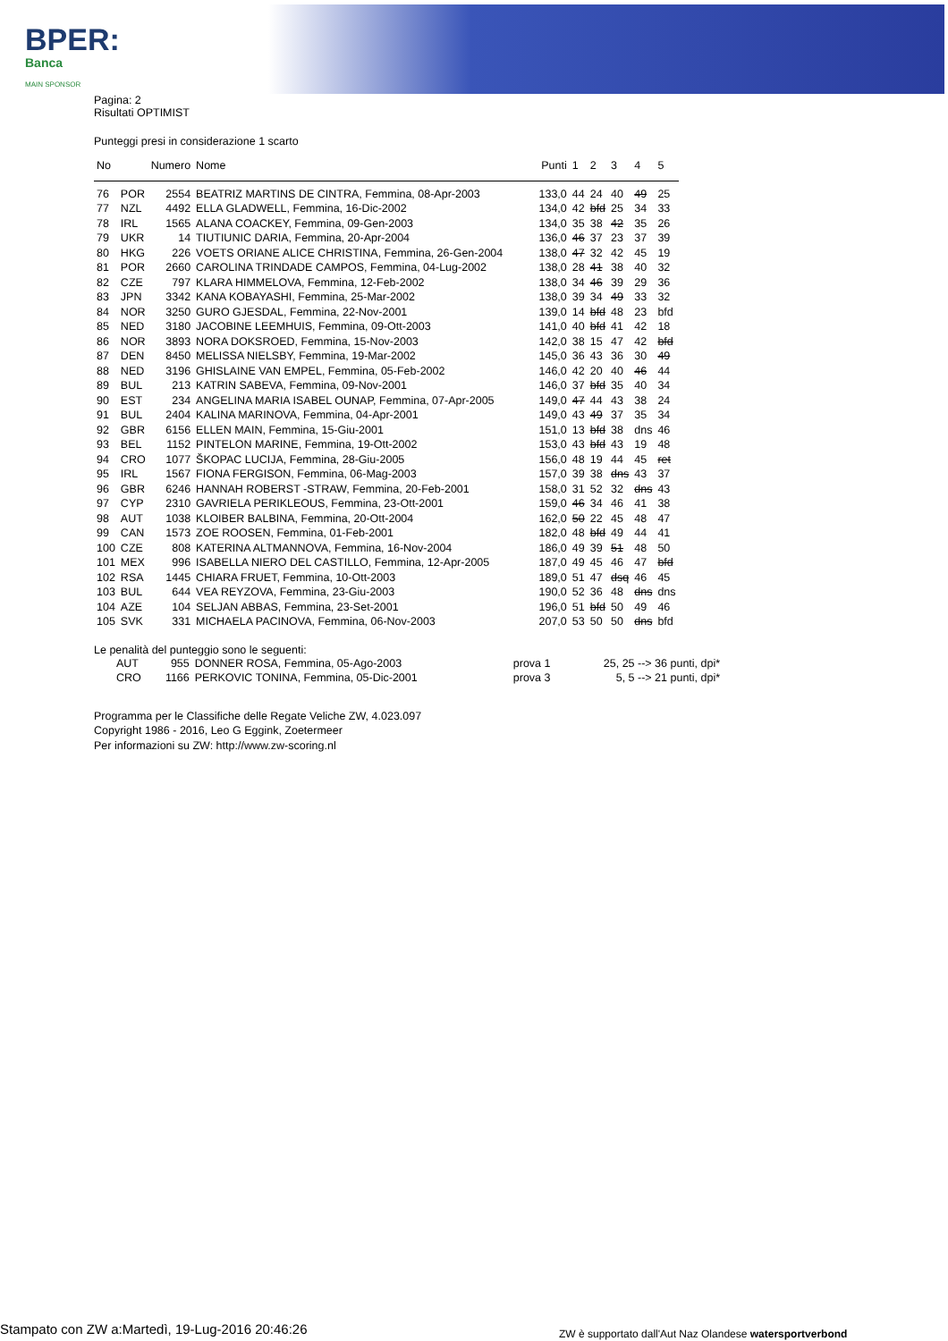BPER:
Banca
MAIN SPONSOR
Pagina: 2
Risultati OPTIMIST
Punteggi presi in considerazione 1 scarto
| No | | Numero | Nome | Punti | 1 | 2 | 3 | 4 | 5 |
| --- | --- | --- | --- | --- | --- | --- | --- | --- | --- |
| 76 | POR | 2554 | BEATRIZ MARTINS DE CINTRA, Femmina, 08-Apr-2003 | 133,0 | 44 | 24 | 40 | 49 | 25 |
| 77 | NZL | 4492 | ELLA GLADWELL, Femmina, 16-Dic-2002 | 134,0 | 42 | bfd | 25 | 34 | 33 |
| 78 | IRL | 1565 | ALANA COACKEY, Femmina, 09-Gen-2003 | 134,0 | 35 | 38 | 42 | 35 | 26 |
| 79 | UKR | 14 | TIUTIUNIC DARIA, Femmina, 20-Apr-2004 | 136,0 | 46 | 37 | 23 | 37 | 39 |
| 80 | HKG | 226 | VOETS ORIANE ALICE CHRISTINA, Femmina, 26-Gen-2004 | 138,0 | 47 | 32 | 42 | 45 | 19 |
| 81 | POR | 2660 | CAROLINA TRINDADE CAMPOS, Femmina, 04-Lug-2002 | 138,0 | 28 | 41 | 38 | 40 | 32 |
| 82 | CZE | 797 | KLARA HIMMELOVA, Femmina, 12-Feb-2002 | 138,0 | 34 | 46 | 39 | 29 | 36 |
| 83 | JPN | 3342 | KANA KOBAYASHI, Femmina, 25-Mar-2002 | 138,0 | 39 | 34 | 49 | 33 | 32 |
| 84 | NOR | 3250 | GURO GJESDAL, Femmina, 22-Nov-2001 | 139,0 | 14 | bfd | 48 | 23 | bfd |
| 85 | NED | 3180 | JACOBINE LEEMHUIS, Femmina, 09-Ott-2003 | 141,0 | 40 | bfd | 41 | 42 | 18 |
| 86 | NOR | 3893 | NORA DOKSROED, Femmina, 15-Nov-2003 | 142,0 | 38 | 15 | 47 | 42 | bfd |
| 87 | DEN | 8450 | MELISSA NIELSBY, Femmina, 19-Mar-2002 | 145,0 | 36 | 43 | 36 | 30 | 49 |
| 88 | NED | 3196 | GHISLAINE VAN EMPEL, Femmina, 05-Feb-2002 | 146,0 | 42 | 20 | 40 | 46 | 44 |
| 89 | BUL | 213 | KATRIN SABEVA, Femmina, 09-Nov-2001 | 146,0 | 37 | bfd | 35 | 40 | 34 |
| 90 | EST | 234 | ANGELINA MARIA ISABEL OUNAP, Femmina, 07-Apr-2005 | 149,0 | 47 | 44 | 43 | 38 | 24 |
| 91 | BUL | 2404 | KALINA MARINOVA, Femmina, 04-Apr-2001 | 149,0 | 43 | 49 | 37 | 35 | 34 |
| 92 | GBR | 6156 | ELLEN MAIN, Femmina, 15-Giu-2001 | 151,0 | 13 | bfd | 38 | dns | 46 |
| 93 | BEL | 1152 | PINTELON MARINE, Femmina, 19-Ott-2002 | 153,0 | 43 | bfd | 43 | 19 | 48 |
| 94 | CRO | 1077 | ŠKOPAC LUCIJA, Femmina, 28-Giu-2005 | 156,0 | 48 | 19 | 44 | 45 | ret |
| 95 | IRL | 1567 | FIONA FERGISON, Femmina, 06-Mag-2003 | 157,0 | 39 | 38 | dns | 43 | 37 |
| 96 | GBR | 6246 | HANNAH ROBERST -STRAW, Femmina, 20-Feb-2001 | 158,0 | 31 | 52 | 32 | dns | 43 |
| 97 | CYP | 2310 | GAVRIELA PERIKLEOUS, Femmina, 23-Ott-2001 | 159,0 | 46 | 34 | 46 | 41 | 38 |
| 98 | AUT | 1038 | KLOIBER BALBINA, Femmina, 20-Ott-2004 | 162,0 | 50 | 22 | 45 | 48 | 47 |
| 99 | CAN | 1573 | ZOE ROOSEN, Femmina, 01-Feb-2001 | 182,0 | 48 | bfd | 49 | 44 | 41 |
| 100 | CZE | 808 | KATERINA ALTMANNOVA, Femmina, 16-Nov-2004 | 186,0 | 49 | 39 | 51 | 48 | 50 |
| 101 | MEX | 996 | ISABELLA NIERO DEL CASTILLO, Femmina, 12-Apr-2005 | 187,0 | 49 | 45 | 46 | 47 | bfd |
| 102 | RSA | 1445 | CHIARA FRUET, Femmina, 10-Ott-2003 | 189,0 | 51 | 47 | dsq | 46 | 45 |
| 103 | BUL | 644 | VEA REYZOVA, Femmina, 23-Giu-2003 | 190,0 | 52 | 36 | 48 | dns | dns |
| 104 | AZE | 104 | SELJAN ABBAS, Femmina, 23-Set-2001 | 196,0 | 51 | bfd | 50 | 49 | 46 |
| 105 | SVK | 331 | MICHAELA PACINOVA, Femmina, 06-Nov-2003 | 207,0 | 53 | 50 | 50 | dns | bfd |
Le penalità del punteggio sono le seguenti:
| AUT | 955 | DONNER ROSA, Femmina, 05-Ago-2003 | prova 1 | 25, 25 --> 36 punti, dpi* |
| CRO | 1166 | PERKOVIC TONINA, Femmina, 05-Dic-2001 | prova 3 | 5, 5 --> 21 punti, dpi* |
Programma per le Classifiche delle Regate Veliche ZW, 4.023.097
Copyright 1986 - 2016, Leo G Eggink, Zoetermeer
Per informazioni su ZW: http://www.zw-scoring.nl
Stampato con ZW a:Martedì, 19-Lug-2016 20:46:26
ZW è supportato dall'Aut Naz Olandese watersportverbond